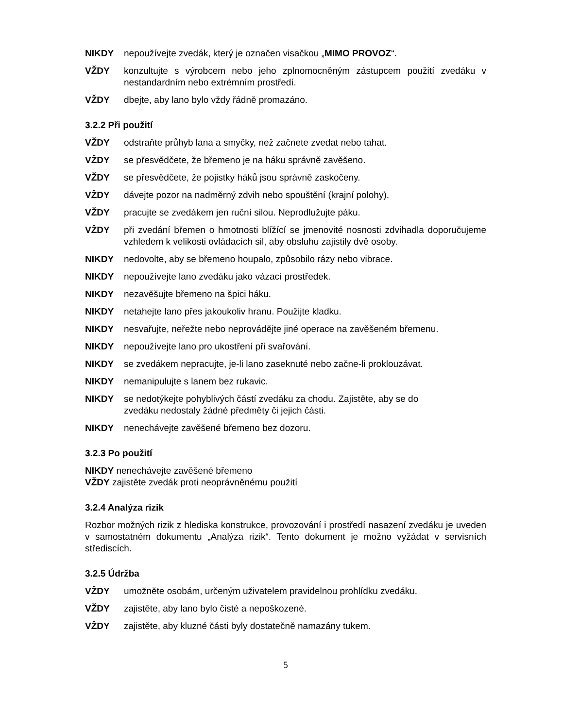NIKDY nepoužívejte zvedák, který je označen visačkou „MIMO PROVOZ“.
VŽDY konzultujte s výrobcem nebo jeho zplnomocněným zástupcem použití zvedáku v nestandardním nebo extrémním prostředí.
VŽDY dbejte, aby lano bylo vždy řádně promazáno.
3.2.2 Při použití
VŽDY odstraňte průhyb lana a smyčky, než začnete zvedat nebo tahat.
VŽDY se přesvědčete, že břemeno je na háku správně zavěšeno.
VŽDY se přesvědčete, že pojistky háků jsou správně zaskočeny.
VŽDY dávejte pozor na nadměrný zdvih nebo spouštění (krajní polohy).
VŽDY pracujte se zvedákem jen ruční silou. Neprodlužujte páku.
VŽDY při zvedání břemen o hmotnosti blížící se jmenovité nosnosti zdvihadla doporučujeme vzhledem k velikosti ovládacích sil, aby obsluhu zajistily dvě osoby.
NIKDY nedovolte, aby se břemeno houpalo, způsobilo rázy nebo vibrace.
NIKDY nepoužívejte lano zvedáku jako vázací prostředek.
NIKDY nezavěšujte břemeno na špici háku.
NIKDY netahejte lano přes jakoukoliv hranu. Použijte kladku.
NIKDY nesvařujte, neřežte nebo neprovádějte jiné operace na zavěšeném břemenu.
NIKDY nepoužívejte lano pro ukostření při svařování.
NIKDY se zvedákem nepracujte, je-li lano zaseknuté nebo začne-li prokl­ouzávat.
NIKDY nemanipulujte s lanem bez rukavic.
NIKDY se nedotýkejte pohyblivých částí zvedáku za chodu. Zajistěte, aby se do zvedáku nedostaly žádné předměty či jejich části.
NIKDY nenechávejte zavěšené břemeno bez dozoru.
3.2.3 Po použití
NIKDY nenechávejte zavěšené břemeno
VŽDY zajistěte zvedák proti neoprávněnému použití
3.2.4 Analýza rizik
Rozbor možných rizik z hlediska konstrukce, provozování i prostředí nasazení zvedáku je uveden v samostatném dokumentu „Analýza rizik“. Tento dokument je možno vyžádat v servisních střediscích.
3.2.5 Údržba
VŽDY umožněte osobám, určeným uživatelem pravidelnou prohlídku zvedáku.
VŽDY zajistěte, aby lano bylo čisté a nepoškozené.
VŽDY zajistěte, aby kluzné části byly dostatečně namazány tukem.
5